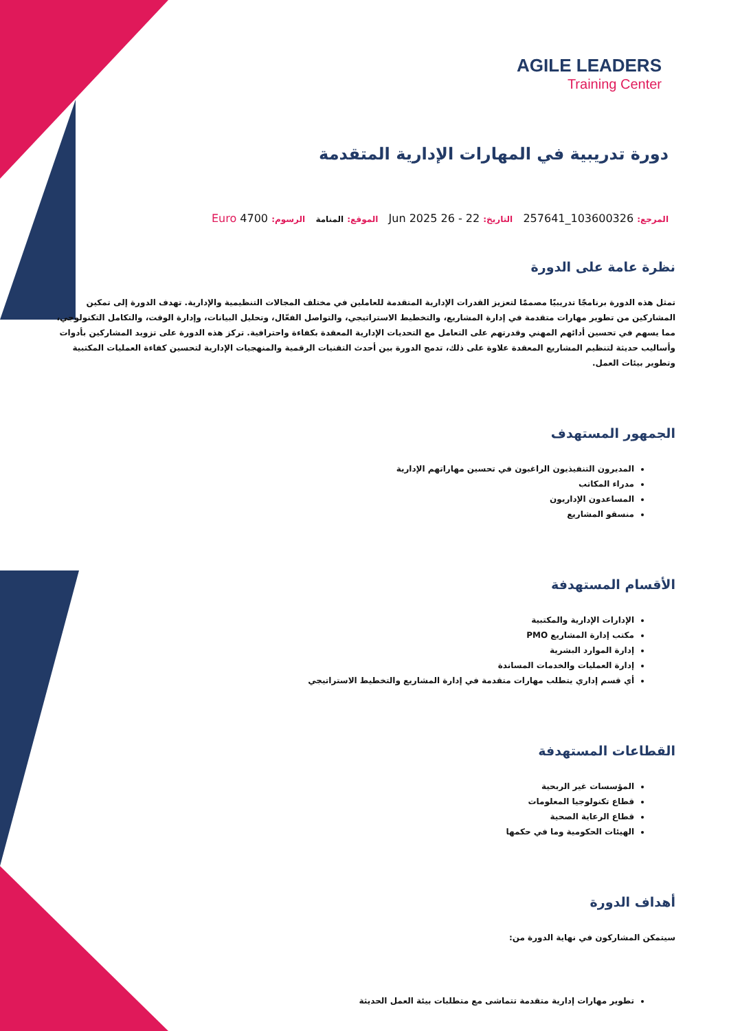AGILE LEADERS
Training Center
دورة تدريبية في المهارات الإدارية المتقدمة
المرجع: 103600326_257641 التاريخ: 22 - 26 Jun 2025 الموقع: المنامة الرسوم: 4700 Euro
نظرة عامة على الدورة
تمثل هذه الدورة برنامجًا تدريبيًا مصممًا لتعزيز القدرات الإدارية المتقدمة للعاملين في مختلف المجالات التنظيمية والإدارية. تهدف الدورة إلى تمكين المشاركين من تطوير مهارات متقدمة في إدارة المشاريع، والتخطيط الاستراتيجي، والتواصل الفعّال، وتحليل البيانات، وإدارة الوقت، والتكامل التكنولوجي، مما يسهم في تحسين أدائهم المهني وقدرتهم على التعامل مع التحديات الإدارية المعقدة بكفاءة واحترافية. تركز هذه الدورة على تزويد المشاركين بأدوات وأساليب حديثة لتنظيم المشاريع المعقدة علاوة على ذلك، تدمج الدورة بين أحدث التقنيات الرقمية والمنهجيات الإدارية لتحسين كفاءة العمليات المكتبية وتطوير بيئات العمل.
الجمهور المستهدف
المديرون التنفيذيون الراغبون في تحسين مهاراتهم الإدارية
مدراء المكاتب
المساعدون الإداريون
منسقو المشاريع
الأقسام المستهدفة
الإدارات الإدارية والمكتبية
مكتب إدارة المشاريع PMO
إدارة الموارد البشرية
إدارة العمليات والخدمات المساندة
أي قسم إداري يتطلب مهارات متقدمة في إدارة المشاريع والتخطيط الاستراتيجي
القطاعات المستهدفة
المؤسسات غير الربحية
قطاع تكنولوجيا المعلومات
قطاع الرعاية الصحية
الهيئات الحكومية وما في حكمها
أهداف الدورة
سيتمكن المشاركون في نهاية الدورة من:
تطوير مهارات إدارية متقدمة تتماشى مع متطلبات بيئة العمل الحديثة